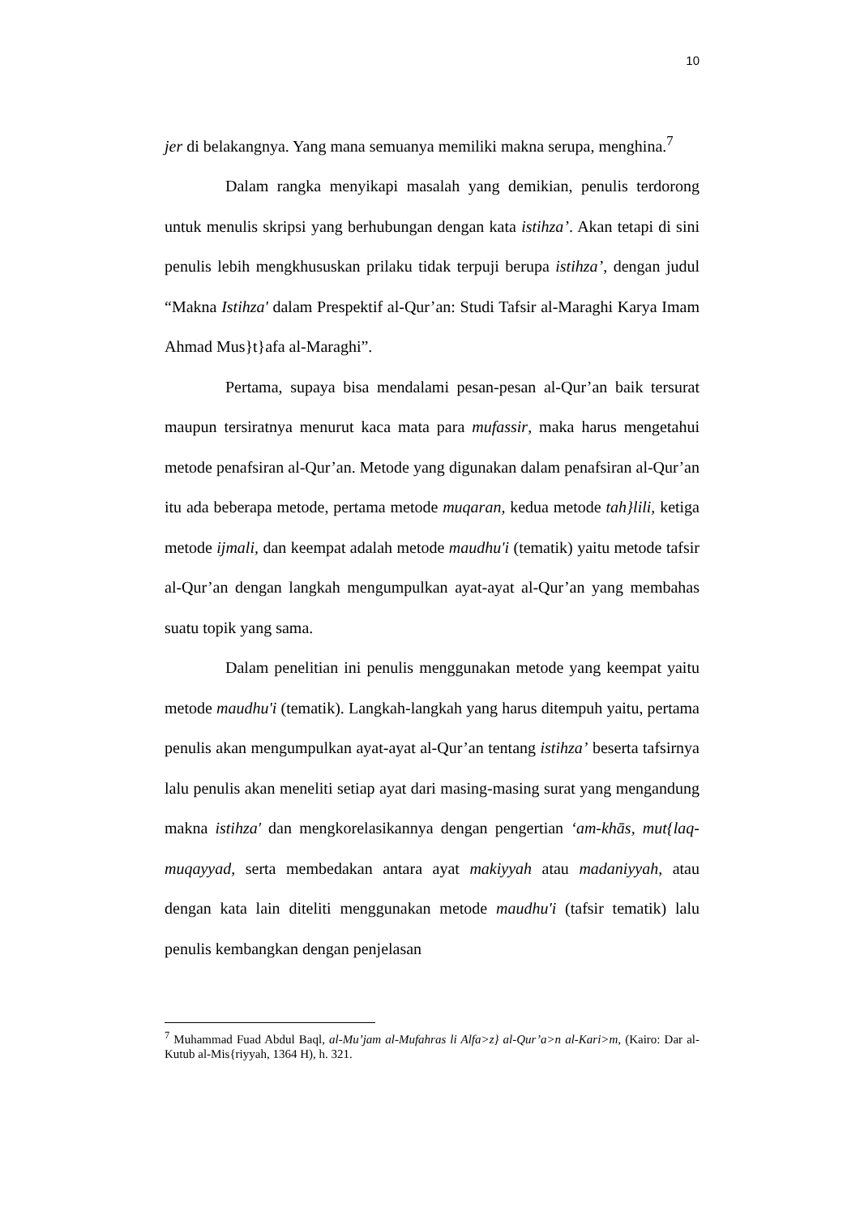10
jer di belakangnya. Yang mana semuanya memiliki makna serupa, menghina.<sup>7</sup>
Dalam rangka menyikapi masalah yang demikian, penulis terdorong untuk menulis skripsi yang berhubungan dengan kata istihza’. Akan tetapi di sini penulis lebih mengkhususkan prilaku tidak terpuji berupa istihza’, dengan judul “Makna Istihza' dalam Prespektif al-Qur’an: Studi Tafsir al-Maraghi Karya Imam Ahmad Mus}t}afa al-Maraghi”.
Pertama, supaya bisa mendalami pesan-pesan al-Qur’an baik tersurat maupun tersiratnya menurut kaca mata para mufassir, maka harus mengetahui metode penafsiran al-Qur’an. Metode yang digunakan dalam penafsiran al-Qur’an itu ada beberapa metode, pertama metode muqaran, kedua metode tah}lili, ketiga metode ijmali, dan keempat adalah metode maudhu'i (tematik) yaitu metode tafsir al-Qur’an dengan langkah mengumpulkan ayat-ayat al-Qur’an yang membahas suatu topik yang sama.
Dalam penelitian ini penulis menggunakan metode yang keempat yaitu metode maudhu'i (tematik). Langkah-langkah yang harus ditempuh yaitu, pertama penulis akan mengumpulkan ayat-ayat al-Qur’an tentang istihza’ beserta tafsirnya lalu penulis akan meneliti setiap ayat dari masing-masing surat yang mengandung makna istihza' dan mengkorelasikannya dengan pengertian ‘am-khās, mut{laq-muqayyad, serta membedakan antara ayat makiyyah atau madaniyyah, atau dengan kata lain diteliti menggunakan metode maudhu'i (tafsir tematik) lalu penulis kembangkan dengan penjelasan
<sup>7</sup> Muhammad Fuad Abdul Baql, al-Mu’jam al-Mufahras li Alfa>z} al-Qur’a>n al-Kari>m, (Kairo: Dar al-Kutub al-Mis{riyyah, 1364 H), h. 321.